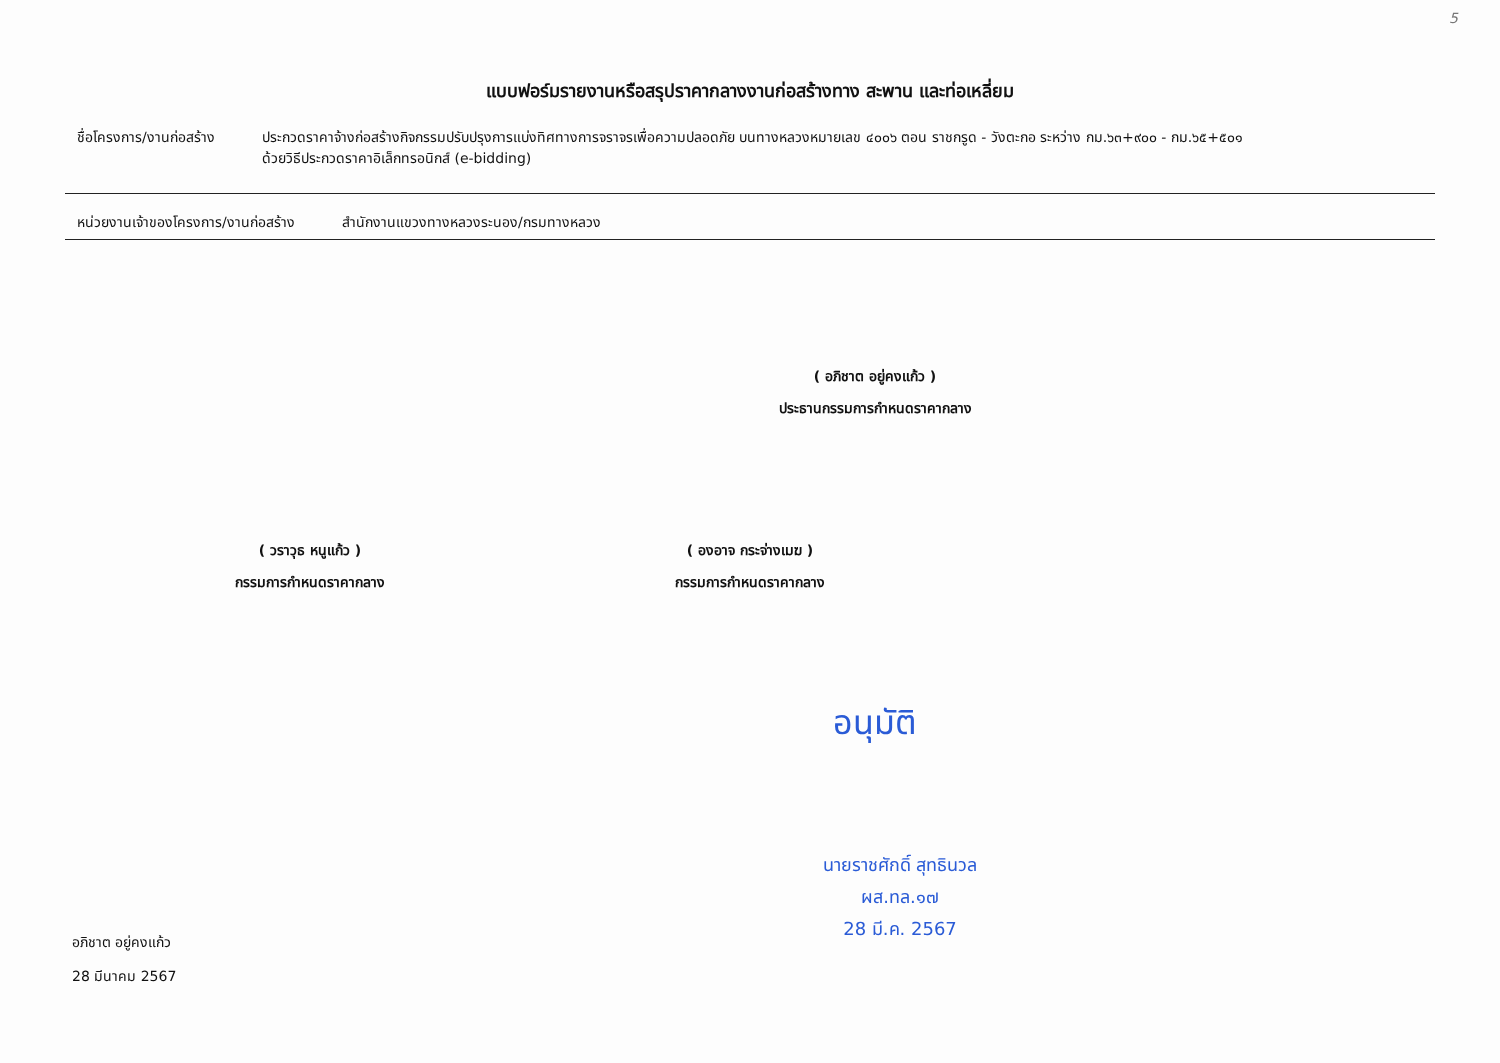5
แบบฟอร์มรายงานหรือสรุปราคากลางงานก่อสร้างทาง สะพาน และท่อเหลี่ยม
ชื่อโครงการ/งานก่อสร้าง
ประกวดราคาจ้างก่อสร้างกิจกรรมปรับปรุงการแบ่งทิศทางการจราจรเพื่อความปลอดภัย บนทางหลวงหมายเลข ๔๐๐๖ ตอน ราชกรูด - วังตะกอ ระหว่าง กม.๖๓+๙๐๐ - กม.๖๕+๕๐๑
ด้วยวิธีประกวดราคาอิเล็กทรอนิกส์ (e-bidding)
หน่วยงานเจ้าของโครงการ/งานก่อสร้าง
สำนักงานแขวงทางหลวงระนอง/กรมทางหลวง
( อภิชาต อยู่คงแก้ว )
ประธานกรรมการกำหนดราคากลาง
( วราวุธ หนูแก้ว )
กรรมการกำหนดราคากลาง
( องอาจ กระจ่างเมฆ )
กรรมการกำหนดราคากลาง
อนุมัติ
นายราชศักดิ์ สุทธินวล
ผส.ทล.๑๗
28 มี.ค. 2567
อภิชาต อยู่คงแก้ว
28 มีนาคม 2567